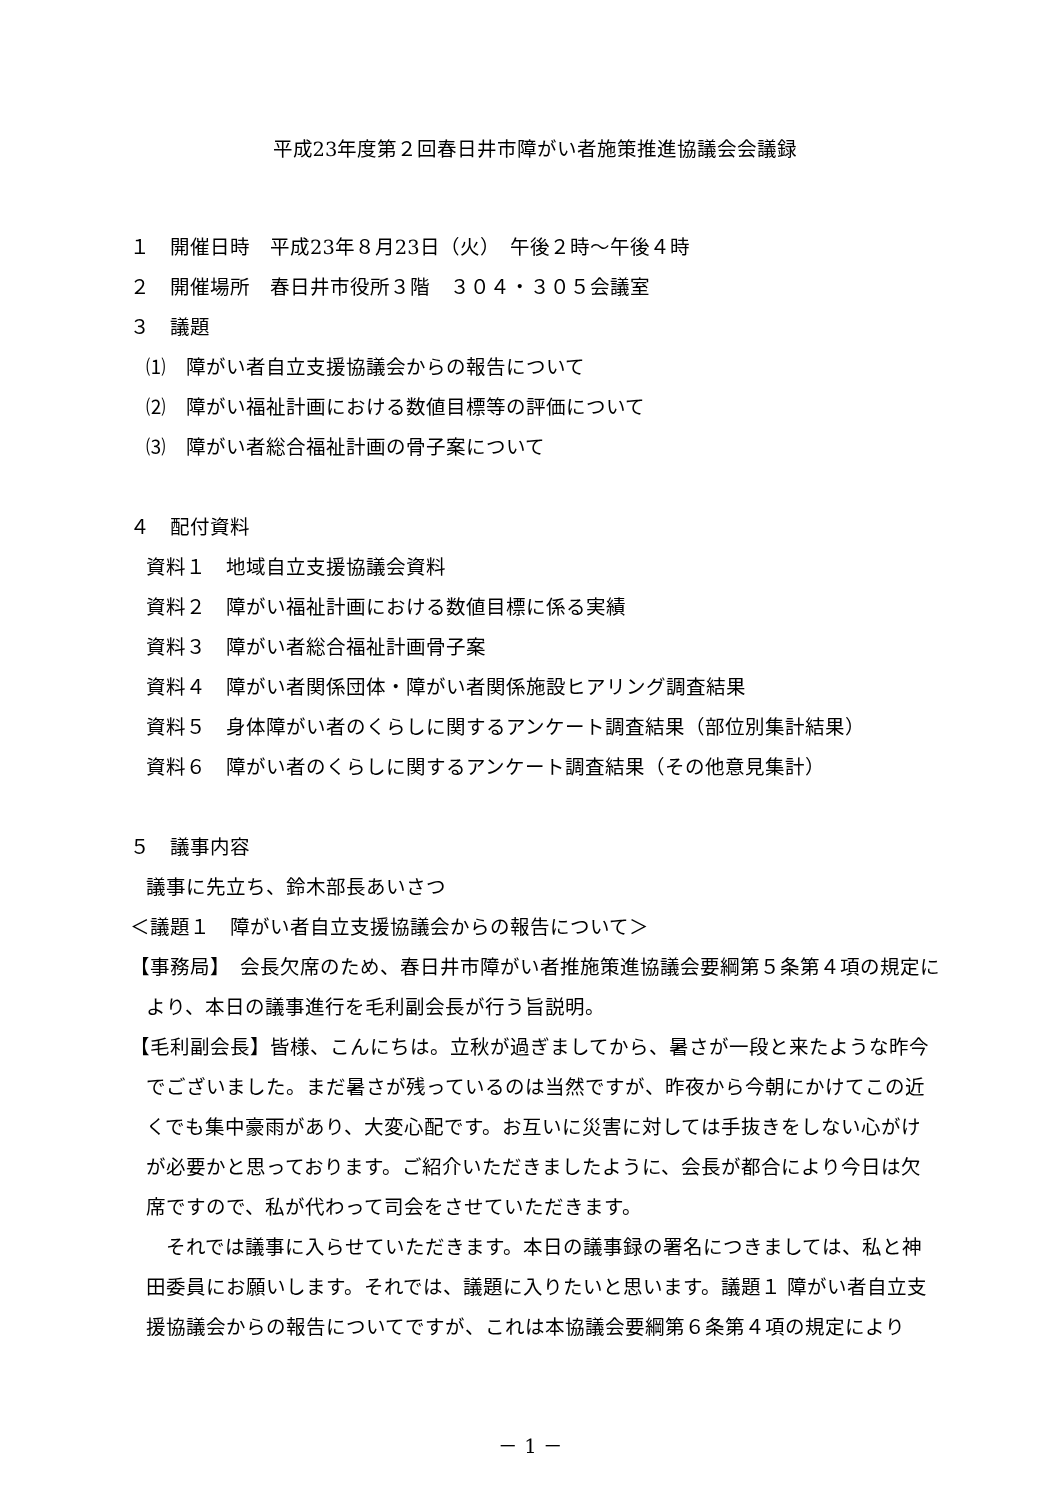平成23年度第２回春日井市障がい者施策推進協議会会議録
１　開催日時　平成23年８月23日（火）　午後２時～午後４時
２　開催場所　春日井市役所３階　３０４・３０５会議室
３　議題
⑴　障がい者自立支援協議会からの報告について
⑵　障がい福祉計画における数値目標等の評価について
⑶　障がい者総合福祉計画の骨子案について
４　配付資料
資料１　地域自立支援協議会資料
資料２　障がい福祉計画における数値目標に係る実績
資料３　障がい者総合福祉計画骨子案
資料４　障がい者関係団体・障がい者関係施設ヒアリング調査結果
資料５　身体障がい者のくらしに関するアンケート調査結果（部位別集計結果）
資料６　障がい者のくらしに関するアンケート調査結果（その他意見集計）
５　議事内容
議事に先立ち、鈴木部長あいさつ
＜議題１　障がい者自立支援協議会からの報告について＞
【事務局】　会長欠席のため、春日井市障がい者推施策進協議会要綱第５条第４項の規定により、本日の議事進行を毛利副会長が行う旨説明。
【毛利副会長】皆様、こんにちは。立秋が過ぎましてから、暑さが一段と来たような昨今でございました。まだ暑さが残っているのは当然ですが、昨夜から今朝にかけてこの近くでも集中豪雨があり、大変心配です。お互いに災害に対しては手抜きをしない心がけが必要かと思っております。ご紹介いただきましたように、会長が都合により今日は欠席ですので、私が代わって司会をさせていただきます。
　それでは議事に入らせていただきます。本日の議事録の署名につきましては、私と神田委員にお願いします。それでは、議題に入りたいと思います。議題１ 障がい者自立支援協議会からの報告についてですが、これは本協議会要綱第６条第４項の規定により
－ 1 －